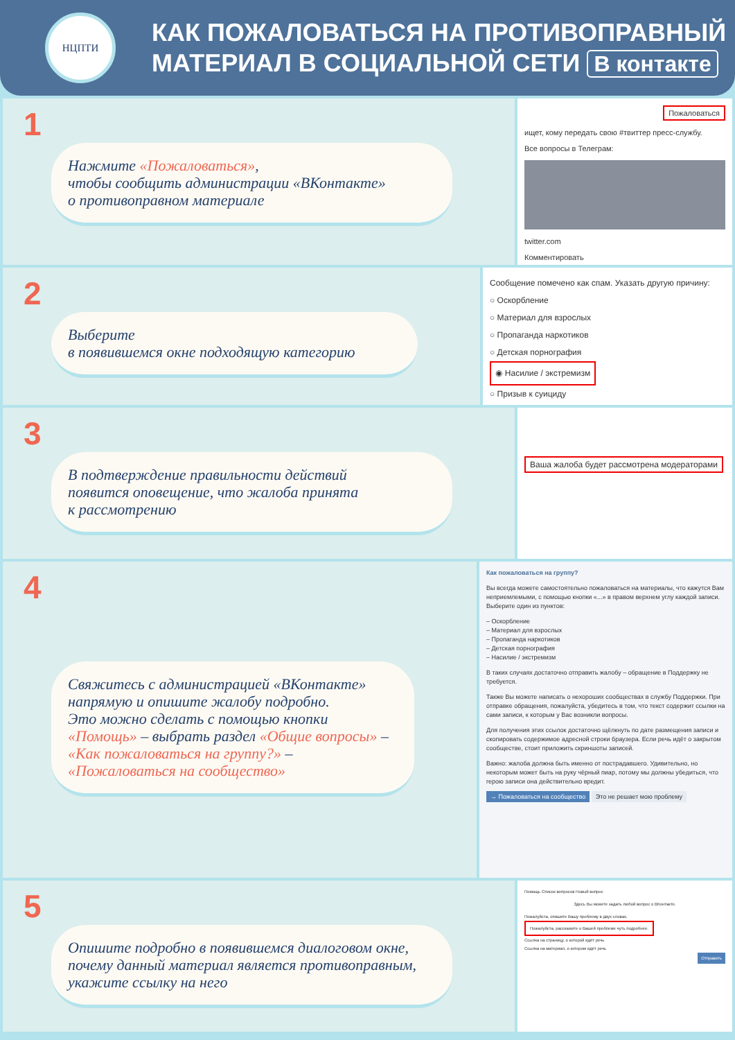НЦПТИ
КАК ПОЖАЛОВАТЬСЯ НА ПРОТИВОПРАВНЫЙ
МАТЕРИАЛ В СОЦИАЛЬНОЙ СЕТИ В контакте
1
Нажмите «Пожаловаться»,
чтобы сообщить администрации «ВКонтакте»
о противоправном материале
Пожаловаться
ищет, кому передать свою #твиттер пресс-службу.
Все вопросы в Телеграм:
twitter.com
Комментировать
2
Выберите
в появившемся окне подходящую категорию
Сообщение помечено как спам. Указать другую причину:
○ Оскорбление
○ Материал для взрослых
○ Пропаганда наркотиков
○ Детская порнография
◉ Насилие / экстремизм
○ Призыв к суициду
3
В подтверждение правильности действий
появится оповещение, что жалоба принята
к рассмотрению
Ваша жалоба будет рассмотрена модераторами
4
Свяжитесь с администрацией «ВКонтакте»
напрямую и опишите жалобу подробно.
Это можно сделать с помощью кнопки
«Помощь» – выбрать раздел «Общие вопросы» –
«Как пожаловаться на группу?» –
«Пожаловаться на сообщество»
Как пожаловаться на группу?
Вы всегда можете самостоятельно пожаловаться на материалы, что кажутся Вам неприемлемыми, с помощью кнопки «...» в правом верхнем углу каждой записи. Выберите один из пунктов:
– Оскорбление
– Материал для взрослых
– Пропаганда наркотиков
– Детская порнография
– Насилие / экстремизм
В таких случаях достаточно отправить жалобу – обращение в Поддержку не требуется.
Также Вы можете написать о нехороших сообществах в службу Поддержки. При отправке обращения, пожалуйста, убедитесь в том, что текст содержит ссылки на сами записи, к которым у Вас возникли вопросы.
Для получения этих ссылок достаточно щёлкнуть по дате размещения записи и скопировать содержимое адресной строки браузера. Если речь идёт о закрытом сообществе, стоит приложить скриншоты записей.
Важно: жалоба должна быть именно от пострадавшего. Удивительно, но некоторым может быть на руку чёрный пиар, потому мы должны убедиться, что герою записи она действительно вредит.
→ Пожаловаться на сообщество Это не решает мою проблему
5
Опишите подробно в появившемся диалоговом окне,
почему данный материал является противоправным,
укажите ссылку на него
Помощь Список вопросов Новый вопрос
Здесь Вы можете задать любой вопрос о ВКонтакте.
Пожалуйста, опишите Вашу проблему в двух словах.
Пожалуйста, расскажите о Вашей проблеме чуть подробнее.
Ссылка на страницу, о которой идёт речь
Ссылка на материал, о котором идёт речь
Отправить